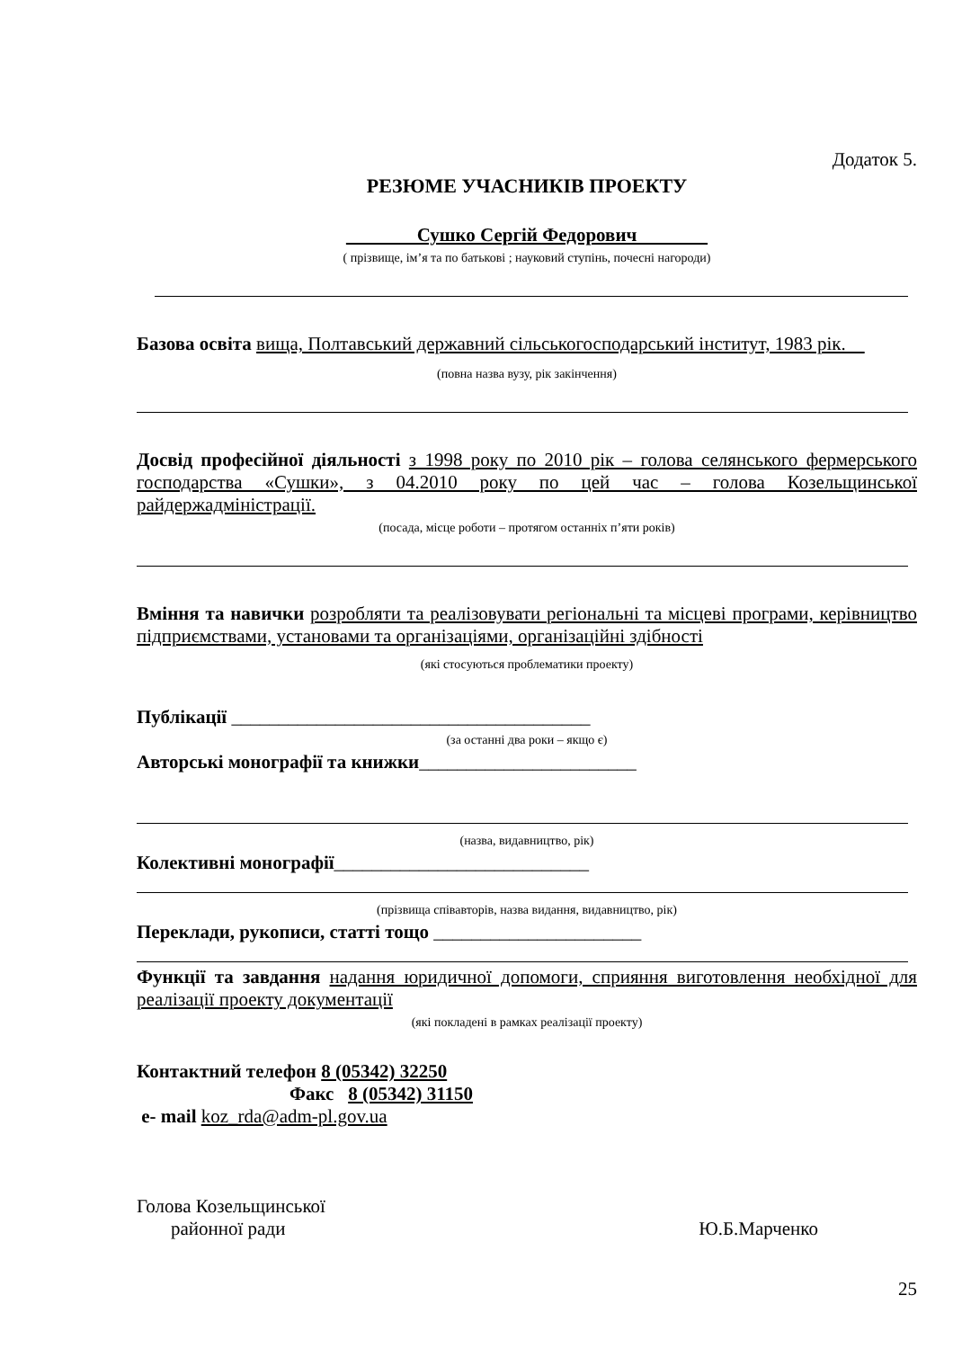Додаток 5.
РЕЗЮМЕ УЧАСНИКІВ ПРОЕКТУ
Сушко Сергій Федорович
( прізвище, ім’я та по батькові ; науковий ступінь, почесні нагороди)
Базова освіта вища, Полтавський державний сільськогосподарський інститут, 1983 рік.
(повна назва вузу, рік закінчення)
Досвід професійної діяльності з 1998 року по 2010 рік – голова селянського фермерського господарства «Сушки», з 04.2010 року по цей час – голова Козельщинської райдержадміністрації.
(посада, місце роботи – протягом останніх п’яти років)
Вміння та навички розробляти та реалізовувати регіональні та місцеві програми, керівництво підприємствами, установами та організаціями, організаційні здібності
(які стосуються проблематики проекту)
Публікації ______________________________________
(за останні два роки – якщо є)
Авторські монографії та книжки_______________________
(назва, видавництво, рік)
Колективні монографії___________________________
(прізвища співавторів, назва видання, видавництво, рік)
Переклади, рукописи, статті тощо ______________________
Функції та завдання надання юридичної допомоги, сприяння виготовлення необхідної для реалізації проекту документації
(які покладені в рамках реалізації проекту)
Контактний телефон 8 (05342) 32250
Факс 8 (05342) 31150
e- mail koz_rda@adm-pl.gov.ua
Голова Козельщинської
районної ради Ю.Б.Марченко
25